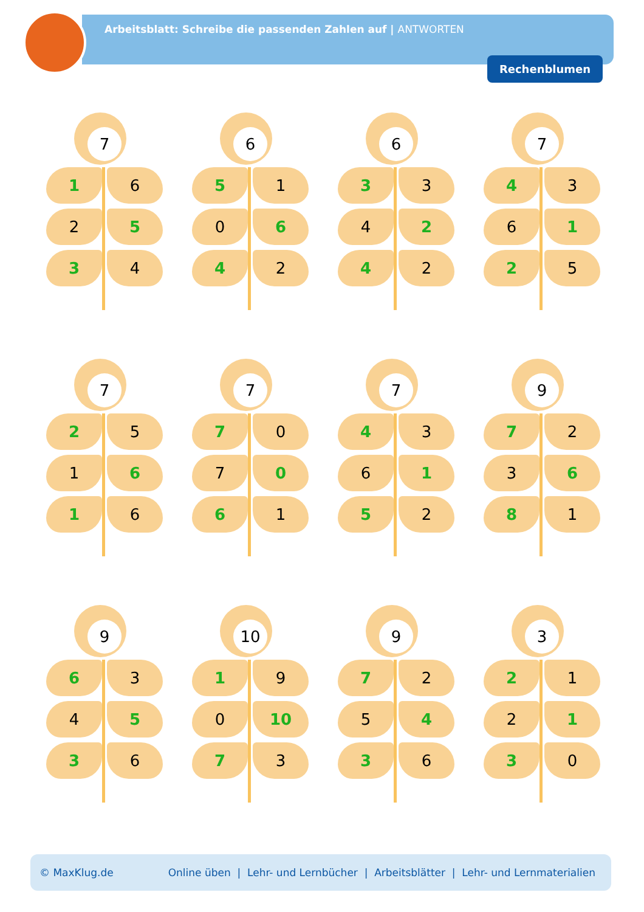Arbeitsblatt: Schreibe die passenden Zahlen auf | ANTWORTEN
Rechenblumen
7
1 6
2 5
3 4
6
5 1
0 6
4 2
6
3 3
4 2
4 2
7
4 3
6 1
2 5
7
2 5
1 6
1 6
7
7 0
7 0
6 1
7
4 3
6 1
5 2
9
7 2
3 6
8 1
9
6 3
4 5
3 6
10
1 9
0 10
7 3
9
7 2
5 4
3 6
3
2 1
2 1
3 0
© MaxKlug.de Online üben | Lehr- und Lernbücher | Arbeitsblätter | Lehr- und Lernmaterialien